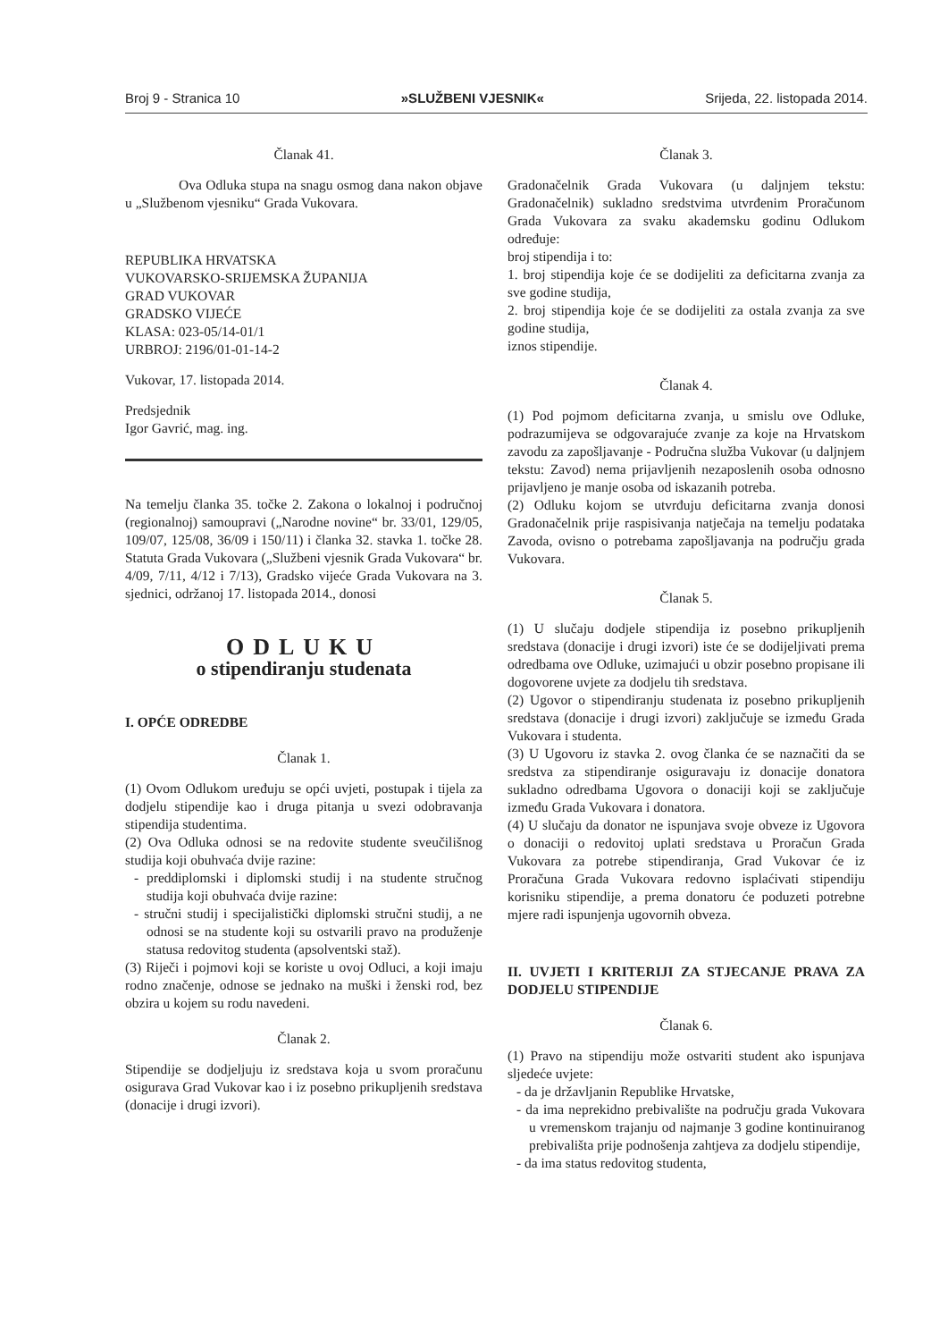Broj 9 - Stranica 10 »SLUŽBENI VJESNIK« Srijeda, 22. listopada 2014.
Članak 41.
Ova Odluka stupa na snagu osmog dana nakon objave u „Službenom vjesniku“ Grada Vukovara.
REPUBLIKA HRVATSKA
VUKOVARSKO-SRIJEMSKA ŽUPANIJA
GRAD VUKOVAR
GRADSKO VIJEĆE
KLASA: 023-05/14-01/1
URBROJ: 2196/01-01-14-2
Vukovar, 17. listopada 2014.
Predsjednik
Igor Gavrić, mag. ing.
Na temelju članka 35. točke 2. Zakona o lokalnoj i područnoj (regionalnoj) samoupravi („Narodne novine“ br. 33/01, 129/05, 109/07, 125/08, 36/09 i 150/11) i članka 32. stavka 1. točke 28. Statuta Grada Vukovara („Službeni vjesnik Grada Vukovara“ br. 4/09, 7/11, 4/12 i 7/13), Gradsko vijeće Grada Vukovara na 3. sjednici, održanoj 17. listopada 2014., donosi
ODLUKU
o stipendiranju studenata
I. OPĆE ODREDBE
Članak 1.
(1) Ovom Odlukom uređuju se opći uvjeti, postupak i tijela za dodjelu stipendije kao i druga pitanja u svezi odobravanja stipendija studentima.
(2) Ova Odluka odnosi se na redovite studente sveučilišnog studija koji obuhvaća dvije razine:
- preddiplomski i diplomski studij i na studente stručnog studija koji obuhvaća dvije razine:
- stručni studij i specijalistički diplomski stručni studij, a ne odnosi se na studente koji su ostvarili pravo na produženje statusa redovitog studenta (apsolventski staž).
(3) Riječi i pojmovi koji se koriste u ovoj Odluci, a koji imaju rodno značenje, odnose se jednako na muški i ženski rod, bez obzira u kojem su rodu navedeni.
Članak 2.
Stipendije se dodjeljuju iz sredstava koja u svom proračunu osigurava Grad Vukovar kao i iz posebno prikupljenih sredstava (donacije i drugi izvori).
Članak 3.
Gradonačelnik Grada Vukovara (u daljnjem tekstu: Gradonačelnik) sukladno sredstvima utvrđenim Proračunom Grada Vukovara za svaku akademsku godinu Odlukom određuje:
broj stipendija i to:
1. broj stipendija koje će se dodijeliti za deficitarna zvanja za sve godine studija,
2. broj stipendija koje će se dodijeliti za ostala zvanja za sve godine studija,
iznos stipendije.
Članak 4.
(1) Pod pojmom deficitarna zvanja, u smislu ove Odluke, podrazumijeva se odgovarajuće zvanje za koje na Hrvatskom zavodu za zapošljavanje - Područna služba Vukovar (u daljnjem tekstu: Zavod) nema prijavljenih nezaposlenih osoba odnosno prijavljeno je manje osoba od iskazanih potreba.
(2) Odluku kojom se utvrđuju deficitarna zvanja donosi Gradonačelnik prije raspisivanja natječaja na temelju podataka Zavoda, ovisno o potrebama zapošljavanja na području grada Vukovara.
Članak 5.
(1) U slučaju dodjele stipendija iz posebno prikupljenih sredstava (donacije i drugi izvori) iste će se dodijeljivati prema odredbama ove Odluke, uzimajući u obzir posebno propisane ili dogovorene uvjete za dodjelu tih sredstava.
(2) Ugovor o stipendiranju studenata iz posebno prikupljenih sredstava (donacije i drugi izvori) zaključuje se između Grada Vukovara i studenta.
(3) U Ugovoru iz stavka 2. ovog članka će se naznačiti da se sredstva za stipendiranje osiguravaju iz donacije donatora sukladno odredbama Ugovora o donaciji koji se zaključuje između Grada Vukovara i donatora.
(4) U slučaju da donator ne ispunjava svoje obveze iz Ugovora o donaciji o redovitoj uplati sredstava u Proračun Grada Vukovara za potrebe stipendiranja, Grad Vukovar će iz Proračuna Grada Vukovara redovno isplaćivati stipendiju korisniku stipendije, a prema donatoru će poduzeti potrebne mjere radi ispunjenja ugovornih obveza.
II. UVJETI I KRITERIJI ZA STJECANJE PRAVA ZA DODJELU STIPENDIJE
Članak 6.
(1) Pravo na stipendiju može ostvariti student ako ispunjava sljedeće uvjete:
- da je državljanin Republike Hrvatske,
- da ima neprekidno prebivalište na području grada Vukovara u vremenskom trajanju od najmanje 3 godine kontinuiranog prebivališta prije podnošenja zahtjeva za dodjelu stipendije,
- da ima status redovitog studenta,